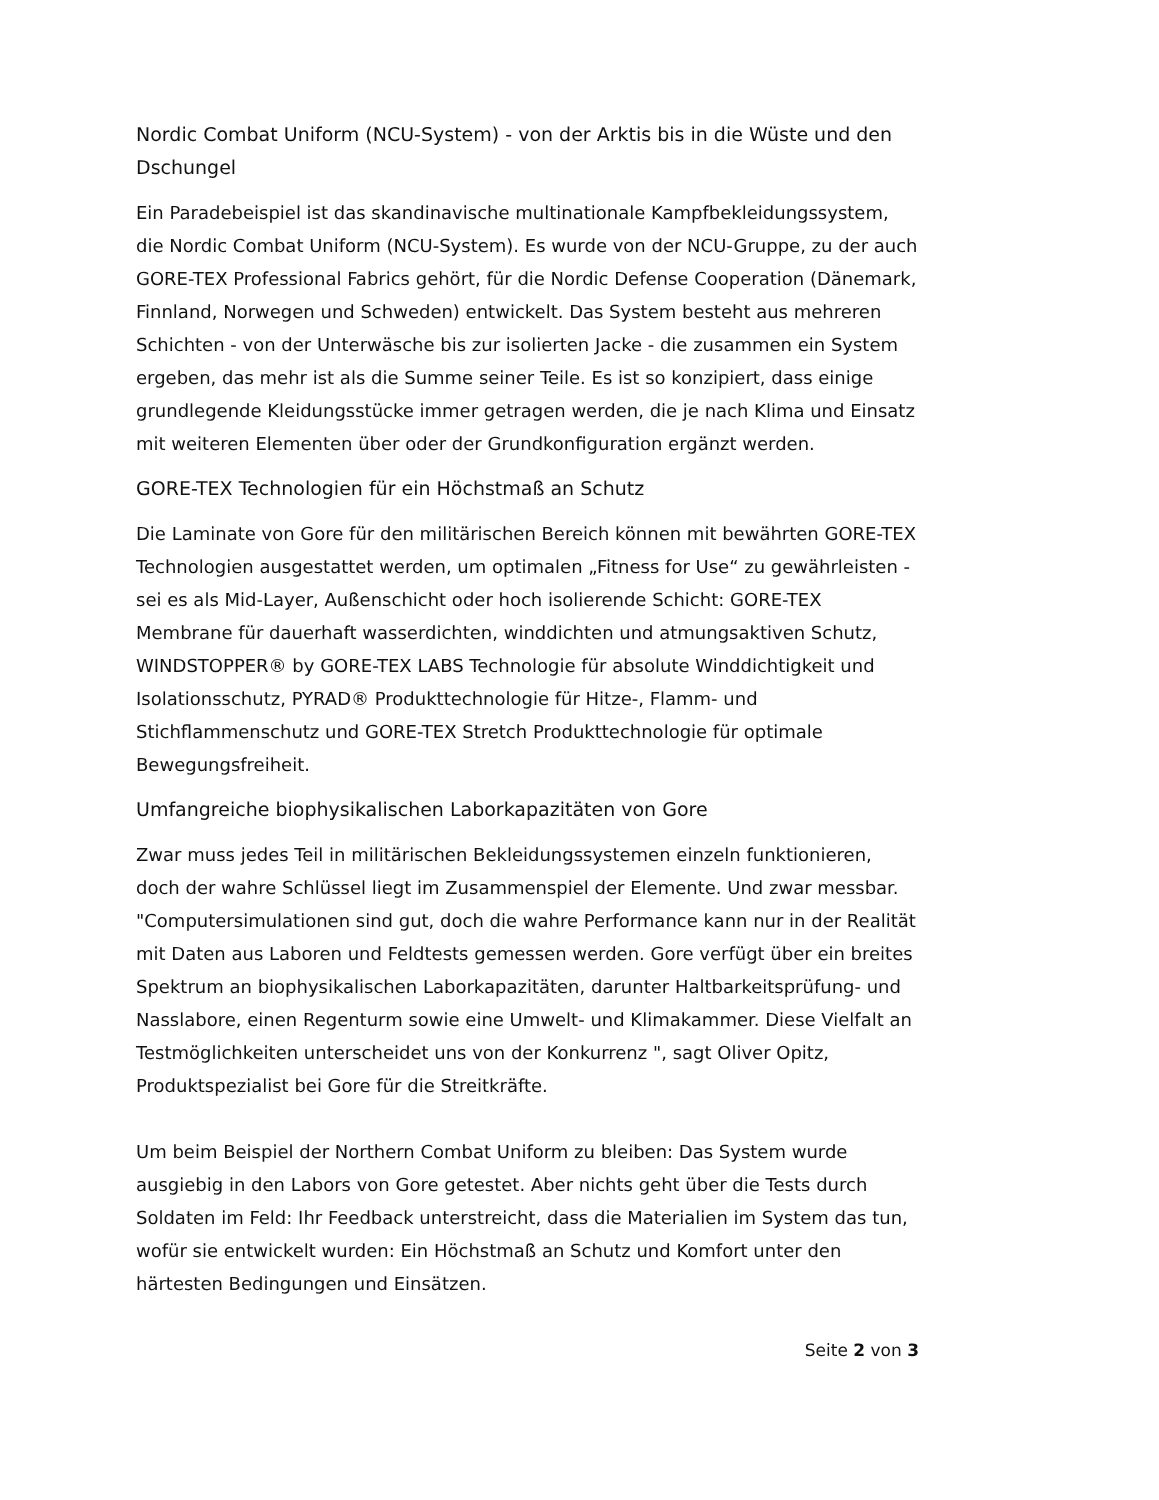Nordic Combat Uniform (NCU-System) - von der Arktis bis in die Wüste und den Dschungel
Ein Paradebeispiel ist das skandinavische multinationale Kampfbekleidungssystem, die Nordic Combat Uniform (NCU-System). Es wurde von der NCU-Gruppe, zu der auch GORE-TEX Professional Fabrics gehört, für die Nordic Defense Cooperation (Dänemark, Finnland, Norwegen und Schweden) entwickelt. Das System besteht aus mehreren Schichten - von der Unterwäsche bis zur isolierten Jacke - die zusammen ein System ergeben, das mehr ist als die Summe seiner Teile. Es ist so konzipiert, dass einige grundlegende Kleidungsstücke immer getragen werden, die je nach Klima und Einsatz mit weiteren Elementen über oder der Grundkonfiguration ergänzt werden.
GORE-TEX Technologien für ein Höchstmaß an Schutz
Die Laminate von Gore für den militärischen Bereich können mit bewährten GORE-TEX Technologien ausgestattet werden, um optimalen „Fitness for Use“ zu gewährleisten - sei es als Mid-Layer, Außenschicht oder hoch isolierende Schicht: GORE-TEX Membrane für dauerhaft wasserdichten, winddichten und atmungsaktiven Schutz, WINDSTOPPER® by GORE-TEX LABS Technologie für absolute Winddichtigkeit und Isolationsschutz, PYRAD® Produkttechnologie für Hitze-, Flamm- und Stichflammenschutz und GORE-TEX Stretch Produkttechnologie für optimale Bewegungsfreiheit.
Umfangreiche biophysikalischen Laborkapazitäten von Gore
Zwar muss jedes Teil in militärischen Bekleidungssystemen einzeln funktionieren, doch der wahre Schlüssel liegt im Zusammenspiel der Elemente. Und zwar messbar. "Computersimulationen sind gut, doch die wahre Performance kann nur in der Realität mit Daten aus Laboren und Feldtests gemessen werden. Gore verfügt über ein breites Spektrum an biophysikalischen Laborkapazitäten, darunter Haltbarkeitsprüfung- und Nasslabore, einen Regenturm sowie eine Umwelt- und Klimakammer. Diese Vielfalt an Testmöglichkeiten unterscheidet uns von der Konkurrenz ", sagt Oliver Opitz, Produktspezialist bei Gore für die Streitkräfte.
Um beim Beispiel der Northern Combat Uniform zu bleiben: Das System wurde ausgiebig in den Labors von Gore getestet. Aber nichts geht über die Tests durch Soldaten im Feld: Ihr Feedback unterstreicht, dass die Materialien im System das tun, wofür sie entwickelt wurden: Ein Höchstmaß an Schutz und Komfort unter den härtesten Bedingungen und Einsätzen.
Seite 2 von 3